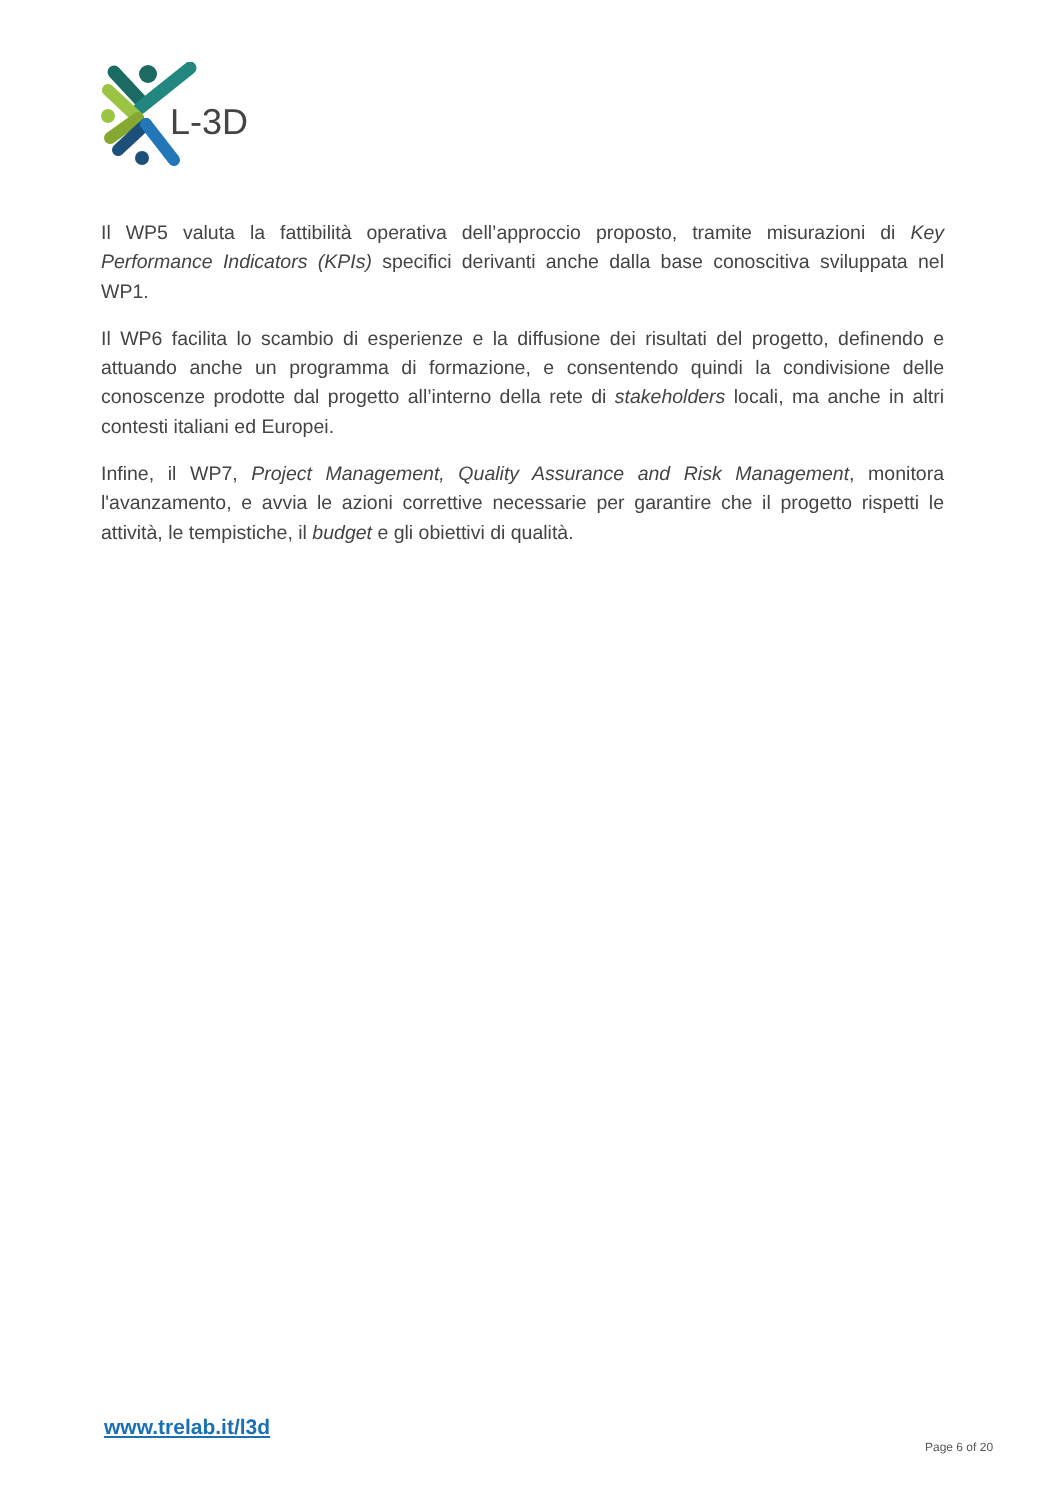L-3D
Il WP5 valuta la fattibilità operativa dell’approccio proposto, tramite misurazioni di Key Performance Indicators (KPIs) specifici derivanti anche dalla base conoscitiva sviluppata nel WP1.
Il WP6 facilita lo scambio di esperienze e la diffusione dei risultati del progetto, definendo e attuando anche un programma di formazione, e consentendo quindi la condivisione delle conoscenze prodotte dal progetto all’interno della rete di stakeholders locali, ma anche in altri contesti italiani ed Europei.
Infine, il WP7, Project Management, Quality Assurance and Risk Management, monitora l'avanzamento, e avvia le azioni correttive necessarie per garantire che il progetto rispetti le attività, le tempistiche, il budget e gli obiettivi di qualità.
www.trelab.it/l3d
Page 6 of 20